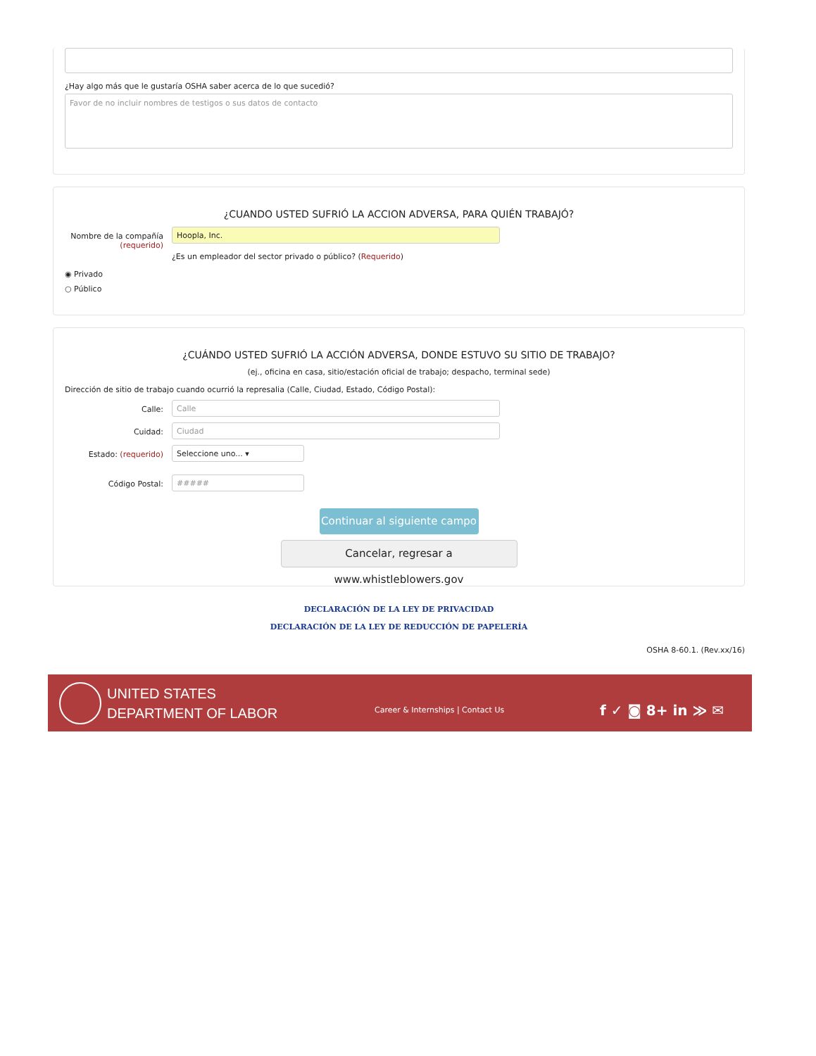¿Hay algo más que le gustaría OSHA saber acerca de lo que sucedió?
Favor de no incluir nombres de testigos o sus datos de contacto
¿CUANDO USTED SUFRIÓ LA ACCION ADVERSA, PARA QUIÉN TRABAJÓ?
Nombre de la compañía (requerido)
Hoopla, Inc.
¿Es un empleador del sector privado o público? (Requerido)
◉ Privado
○ Público
¿CUÁNDO USTED SUFRIÓ LA ACCIÓN ADVERSA, DONDE ESTUVO SU SITIO DE TRABAJO?
(ej., oficina en casa, sitio/estación oficial de trabajo; despacho, terminal sede)
Dirección de sitio de trabajo cuando ocurrió la represalia (Calle, Ciudad, Estado, Código Postal):
Calle:
Calle
Cuidad:
Ciudad
Estado: (requerido)
Seleccione uno... ▾
Código Postal:
#####
Continuar al siguiente campo
Cancelar, regresar a www.whistleblowers.gov
DECLARACIÓN DE LA LEY DE PRIVACIDAD
DECLARACIÓN DE LA LEY DE REDUCCIÓN DE PAPELERÍA
OSHA 8-60.1. (Rev.xx/16)
UNITED STATES
DEPARTMENT OF LABOR
Career & Internships | Contact Us
f ✓ ◙ 8+ in ≫ ✉